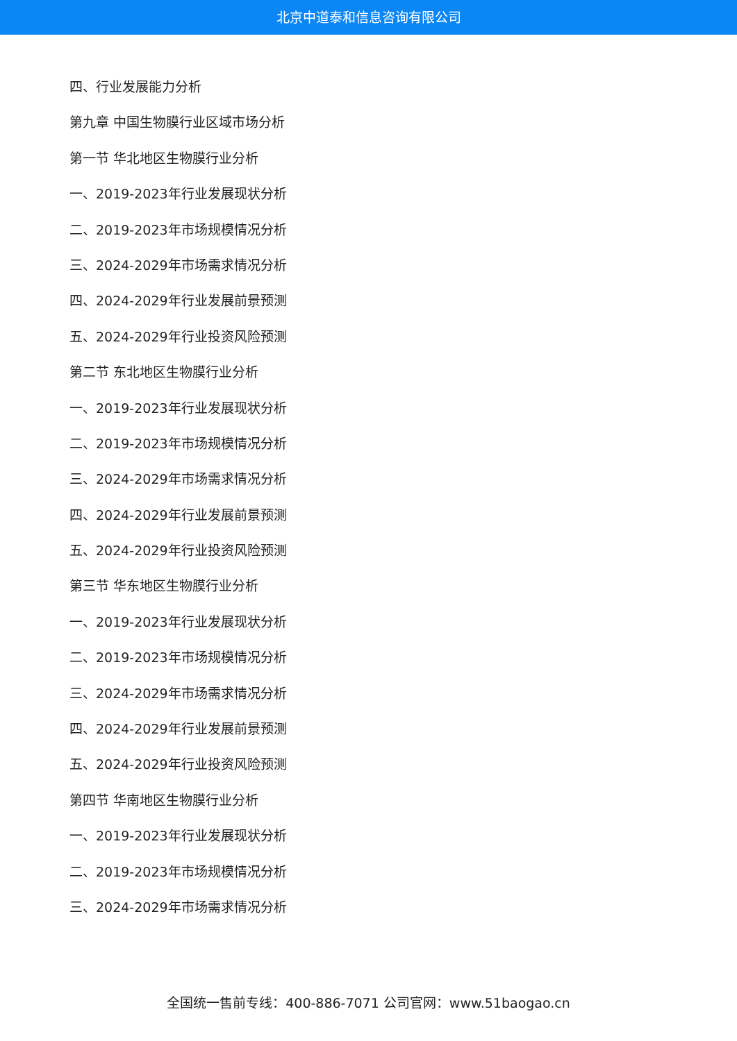北京中道泰和信息咨询有限公司
四、行业发展能力分析
第九章 中国生物膜行业区域市场分析
第一节 华北地区生物膜行业分析
一、2019-2023年行业发展现状分析
二、2019-2023年市场规模情况分析
三、2024-2029年市场需求情况分析
四、2024-2029年行业发展前景预测
五、2024-2029年行业投资风险预测
第二节 东北地区生物膜行业分析
一、2019-2023年行业发展现状分析
二、2019-2023年市场规模情况分析
三、2024-2029年市场需求情况分析
四、2024-2029年行业发展前景预测
五、2024-2029年行业投资风险预测
第三节 华东地区生物膜行业分析
一、2019-2023年行业发展现状分析
二、2019-2023年市场规模情况分析
三、2024-2029年市场需求情况分析
四、2024-2029年行业发展前景预测
五、2024-2029年行业投资风险预测
第四节 华南地区生物膜行业分析
一、2019-2023年行业发展现状分析
二、2019-2023年市场规模情况分析
三、2024-2029年市场需求情况分析
全国统一售前专线：400-886-7071 公司官网：www.51baogao.cn